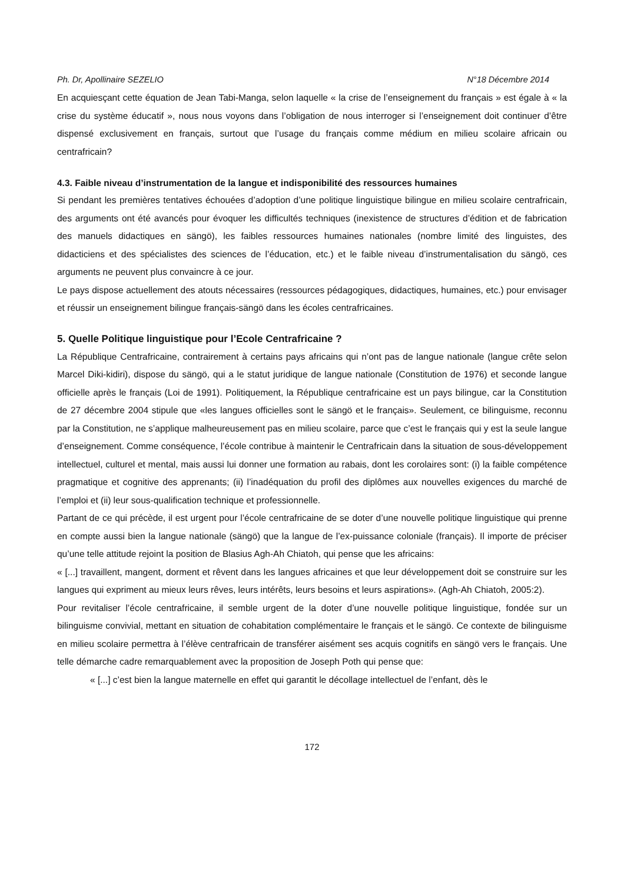Ph. Dr, Apollinaire SEZELIO N°18 Décembre 2014
En acquiesçant cette équation de Jean Tabi-Manga, selon laquelle « la crise de l’enseignement du français » est égale à « la crise du système éducatif », nous nous voyons dans l’obligation de nous interroger si l’enseignement doit continuer d’être dispensé exclusivement en français, surtout que l’usage du français comme médium en milieu scolaire africain ou centrafricain?
4.3. Faible niveau d’instrumentation de la langue et indisponibilité des ressources humaines
Si pendant les premières tentatives échouées d’adoption d’une politique linguistique bilingue en milieu scolaire centrafricain, des arguments ont été avancés pour évoquer les difficultés techniques (inexistence de structures d’édition et de fabrication des manuels didactiques en sängö), les faibles ressources humaines nationales (nombre limité des linguistes, des didacticiens et des spécialistes des sciences de l’éducation, etc.) et le faible niveau d’instrumentalisation du sängö, ces arguments ne peuvent plus convaincre à ce jour.
Le pays dispose actuellement des atouts nécessaires (ressources pédagogiques, didactiques, humaines, etc.) pour envisager et réussir un enseignement bilingue français-sängö dans les écoles centrafricaines.
5. Quelle Politique linguistique pour l’Ecole Centrafricaine ?
La République Centrafricaine, contrairement à certains pays africains qui n’ont pas de langue nationale (langue crête selon Marcel Diki-kidiri), dispose du sängö, qui a le statut juridique de langue nationale (Constitution de 1976) et seconde langue officielle après le français (Loi de 1991). Politiquement, la République centrafricaine est un pays bilingue, car la Constitution de 27 décembre 2004 stipule que «les langues officielles sont le sängö et le français». Seulement, ce bilinguisme, reconnu par la Constitution, ne s’applique malheureusement pas en milieu scolaire, parce que c’est le français qui y est la seule langue d’enseignement. Comme conséquence, l’école contribue à maintenir le Centrafricain dans la situation de sous-développement intellectuel, culturel et mental, mais aussi lui donner une formation au rabais, dont les corolaires sont: (i) la faible compétence pragmatique et cognitive des apprenants; (ii) l’inadéquation du profil des diplômes aux nouvelles exigences du marché de l’emploi et (ii) leur sous-qualification technique et professionnelle.
Partant de ce qui précède, il est urgent pour l’école centrafricaine de se doter d’une nouvelle politique linguistique qui prenne en compte aussi bien la langue nationale (sängö) que la langue de l’ex-puissance coloniale (français). Il importe de préciser qu’une telle attitude rejoint la position de Blasius Agh-Ah Chiatoh, qui pense que les africains:
« [...] travaillent, mangent, dorment et rêvent dans les langues africaines et que leur développement doit se construire sur les langues qui expriment au mieux leurs rêves, leurs intérêts, leurs besoins et leurs aspirations». (Agh-Ah Chiatoh, 2005:2).
Pour revitaliser l’école centrafricaine, il semble urgent de la doter d’une nouvelle politique linguistique, fondée sur un bilinguisme convivial, mettant en situation de cohabitation complémentaire le français et le sängö. Ce contexte de bilinguisme en milieu scolaire permettra à l’élève centrafricain de transférer aisément ses acquis cognitifs en sängö vers le français. Une telle démarche cadre remarquablement avec la proposition de Joseph Poth qui pense que:
« [...] c’est bien la langue maternelle en effet qui garantit le décollage intellectuel de l’enfant, dès le
172